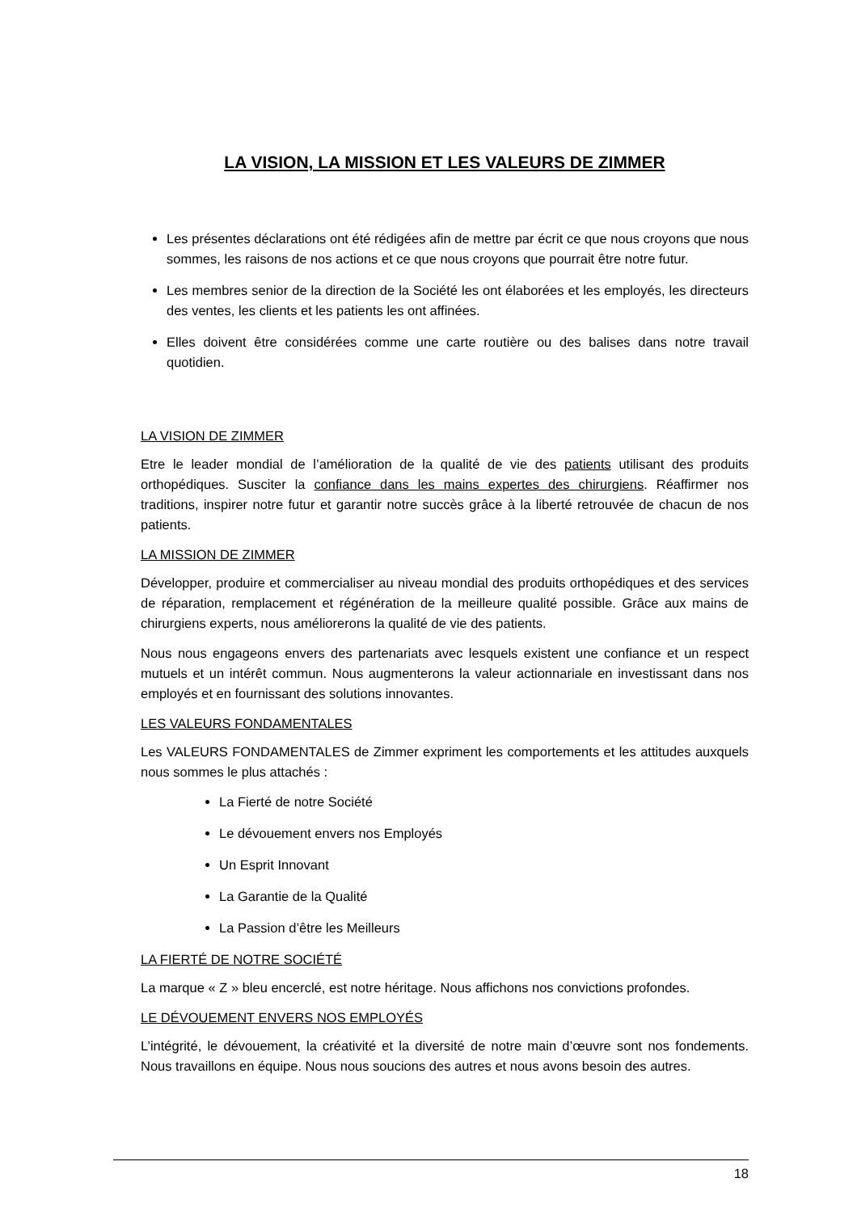LA VISION, LA MISSION ET LES VALEURS DE ZIMMER
Les présentes déclarations ont été rédigées afin de mettre par écrit ce que nous croyons que nous sommes, les raisons de nos actions et ce que nous croyons que pourrait être notre futur.
Les membres senior de la direction de la Société les ont élaborées et les employés, les directeurs des ventes, les clients et les patients les ont affinées.
Elles doivent être considérées comme une carte routière ou des balises dans notre travail quotidien.
LA VISION DE ZIMMER
Etre le leader mondial de l’amélioration de la qualité de vie des patients utilisant des produits orthopédiques. Susciter la confiance dans les mains expertes des chirurgiens. Réaffirmer nos traditions, inspirer notre futur et garantir notre succès grâce à la liberté retrouvée de chacun de nos patients.
LA MISSION DE ZIMMER
Développer, produire et commercialiser au niveau mondial des produits orthopédiques et des services de réparation, remplacement et régénération de la meilleure qualité possible. Grâce aux mains de chirurgiens experts, nous améliorerons la qualité de vie des patients.
Nous nous engageons envers des partenariats avec lesquels existent une confiance et un respect mutuels et un intérêt commun. Nous augmenterons la valeur actionnariale en investissant dans nos employés et en fournissant des solutions innovantes.
LES VALEURS FONDAMENTALES
Les VALEURS FONDAMENTALES de Zimmer expriment les comportements et les attitudes auxquels nous sommes le plus attachés :
La Fierté de notre Société
Le dévouement envers nos Employés
Un Esprit Innovant
La Garantie de la Qualité
La Passion d’être les Meilleurs
LA FIERTÉ DE NOTRE SOCIÉTÉ
La marque « Z » bleu encerclé, est notre héritage. Nous affichons nos convictions profondes.
LE DÉVOUEMENT ENVERS NOS EMPLOYÉS
L’intégrité, le dévouement, la créativité et la diversité de notre main d’œuvre sont nos fondements. Nous travaillons en équipe. Nous nous soucions des autres et nous avons besoin des autres.
18